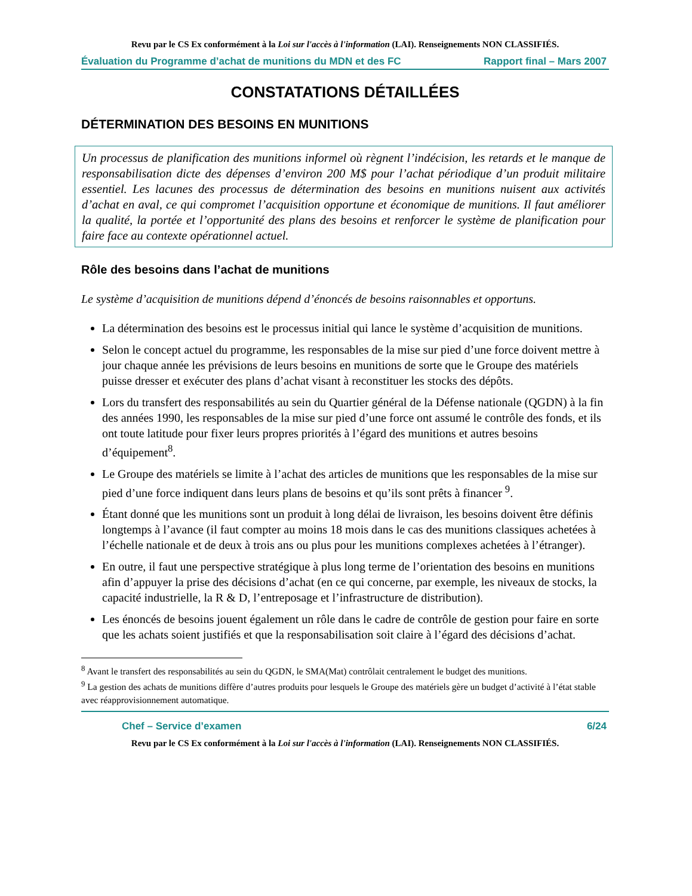Revu par le CS Ex conformément à la Loi sur l'accès à l'information (LAI). Renseignements NON CLASSIFIÉS.
Évaluation du Programme d’achat de munitions du MDN et des FC Rapport final – Mars 2007
CONSTATATIONS DÉTAILLÉES
DÉTERMINATION DES BESOINS EN MUNITIONS
Un processus de planification des munitions informel où règnent l’indécision, les retards et le manque de responsabilisation dicte des dépenses d’environ 200 M$ pour l’achat périodique d’un produit militaire essentiel. Les lacunes des processus de détermination des besoins en munitions nuisent aux activités d’achat en aval, ce qui compromet l’acquisition opportune et économique de munitions. Il faut améliorer la qualité, la portée et l’opportunité des plans des besoins et renforcer le système de planification pour faire face au contexte opérationnel actuel.
Rôle des besoins dans l’achat de munitions
Le système d’acquisition de munitions dépend d’énoncés de besoins raisonnables et opportuns.
La détermination des besoins est le processus initial qui lance le système d’acquisition de munitions.
Selon le concept actuel du programme, les responsables de la mise sur pied d’une force doivent mettre à jour chaque année les prévisions de leurs besoins en munitions de sorte que le Groupe des matériels puisse dresser et exécuter des plans d’achat visant à reconstituer les stocks des dépôts.
Lors du transfert des responsabilités au sein du Quartier général de la Défense nationale (QGDN) à la fin des années 1990, les responsables de la mise sur pied d’une force ont assumé le contrôle des fonds, et ils ont toute latitude pour fixer leurs propres priorités à l’égard des munitions et autres besoins d’équipement<sup>8</sup>.
Le Groupe des matériels se limite à l’achat des articles de munitions que les responsables de la mise sur pied d’une force indiquent dans leurs plans de besoins et qu’ils sont prêts à financer <sup>9</sup>.
Étant donné que les munitions sont un produit à long délai de livraison, les besoins doivent être définis longtemps à l’avance (il faut compter au moins 18 mois dans le cas des munitions classiques achetées à l’échelle nationale et de deux à trois ans ou plus pour les munitions complexes achetées à l’étranger).
En outre, il faut une perspective stratégique à plus long terme de l’orientation des besoins en munitions afin d’appuyer la prise des décisions d’achat (en ce qui concerne, par exemple, les niveaux de stocks, la capacité industrielle, la R & D, l’entreposage et l’infrastructure de distribution).
Les énoncés de besoins jouent également un rôle dans le cadre de contrôle de gestion pour faire en sorte que les achats soient justifiés et que la responsabilisation soit claire à l’égard des décisions d’achat.
<sup>8</sup> Avant le transfert des responsabilités au sein du QGDN, le SMA(Mat) contrôlait centralement le budget des munitions.
<sup>9</sup> La gestion des achats de munitions diffère d’autres produits pour lesquels le Groupe des matériels gère un budget d’activité à l’état stable avec réapprovisionnement automatique.
Chef – Service d’examen 6/24
Revu par le CS Ex conformément à la Loi sur l'accès à l'information (LAI). Renseignements NON CLASSIFIÉS.